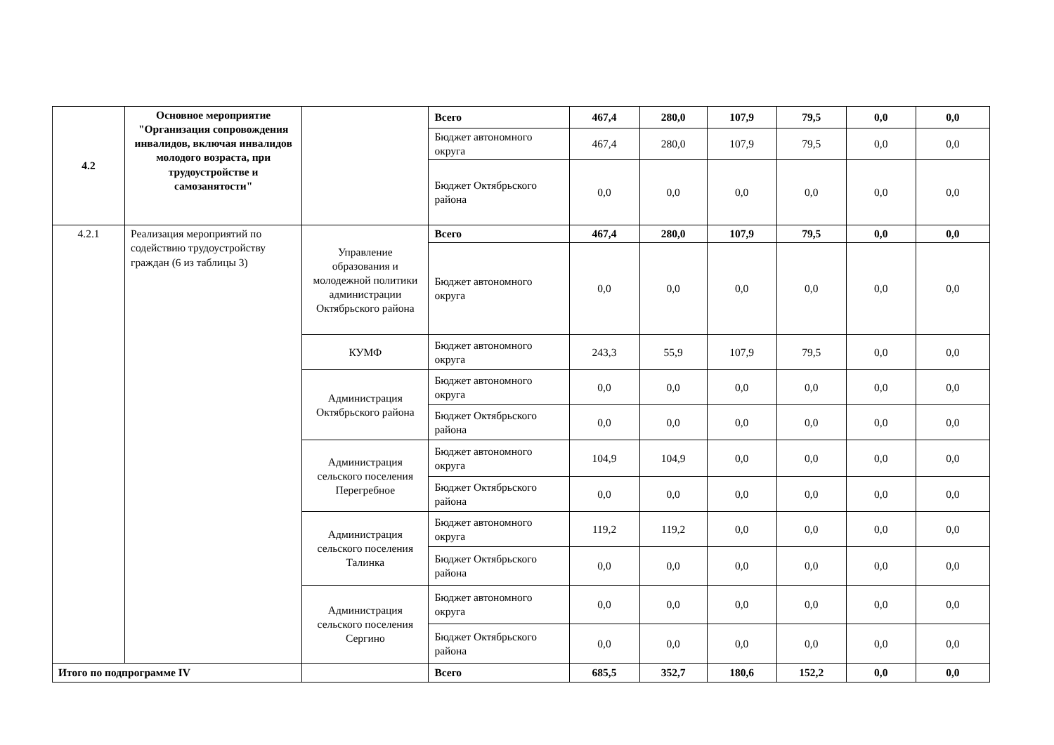| 4.2 | Основное мероприятие "Организация сопровождения инвалидов, включая инвалидов молодого возраста, при трудоустройстве и самозанятости" | | Всего | 467,4 | 280,0 | 107,9 | 79,5 | 0,0 | 0,0 |
| | | | Бюджет автономного округа | 467,4 | 280,0 | 107,9 | 79,5 | 0,0 | 0,0 |
| | | | Бюджет Октябрьского района | 0,0 | 0,0 | 0,0 | 0,0 | 0,0 | 0,0 |
| 4.2.1 | Реализация мероприятий по содействию трудоустройству граждан (6 из таблицы 3) | Управление образования и молодежной политики администрации Октябрьского района | Всего | 467,4 | 280,0 | 107,9 | 79,5 | 0,0 | 0,0 |
| | | | Бюджет автономного округа | 0,0 | 0,0 | 0,0 | 0,0 | 0,0 | 0,0 |
| | | КУМФ | Бюджет автономного округа | 243,3 | 55,9 | 107,9 | 79,5 | 0,0 | 0,0 |
| | | Администрация Октябрьского района | Бюджет автономного округа | 0,0 | 0,0 | 0,0 | 0,0 | 0,0 | 0,0 |
| | | | Бюджет Октябрьского района | 0,0 | 0,0 | 0,0 | 0,0 | 0,0 | 0,0 |
| | | Администрация сельского поселения Перегребное | Бюджет автономного округа | 104,9 | 104,9 | 0,0 | 0,0 | 0,0 | 0,0 |
| | | | Бюджет Октябрьского района | 0,0 | 0,0 | 0,0 | 0,0 | 0,0 | 0,0 |
| | | Администрация сельского поселения Талинка | Бюджет автономного округа | 119,2 | 119,2 | 0,0 | 0,0 | 0,0 | 0,0 |
| | | | Бюджет Октябрьского района | 0,0 | 0,0 | 0,0 | 0,0 | 0,0 | 0,0 |
| | | Администрация сельского поселения Сергино | Бюджет автономного округа | 0,0 | 0,0 | 0,0 | 0,0 | 0,0 | 0,0 |
| | | | Бюджет Октябрьского района | 0,0 | 0,0 | 0,0 | 0,0 | 0,0 | 0,0 |
| Итого по подпрограмме IV | | | Всего | 685,5 | 352,7 | 180,6 | 152,2 | 0,0 | 0,0 |